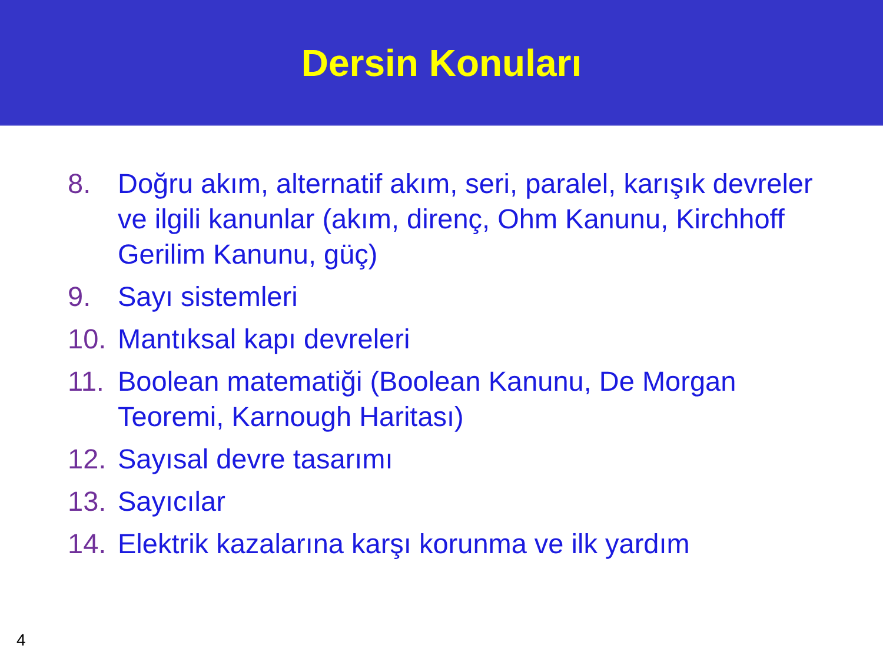Dersin Konuları
8. Doğru akım, alternatif akım, seri, paralel, karışık devreler ve ilgili kanunlar (akım, direnç, Ohm Kanunu, Kirchhoff Gerilim Kanunu, güç)
9. Sayı sistemleri
10. Mantıksal kapı devreleri
11. Boolean matematiği (Boolean Kanunu, De Morgan Teoremi, Karnough Haritası)
12. Sayısal devre tasarımı
13. Sayıcılar
14. Elektrik kazalarına karşı korunma ve ilk yardım
4